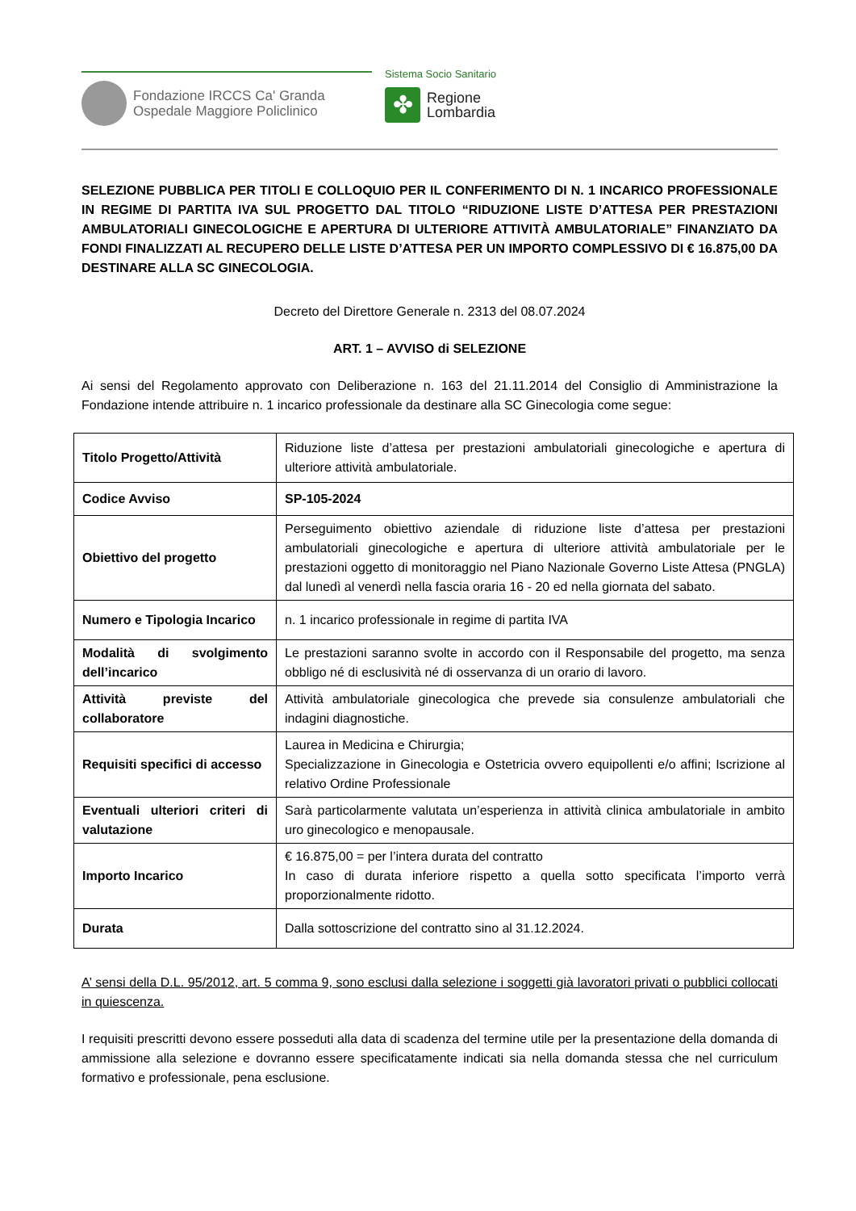Fondazione IRCCS Ca' Granda
Ospedale Maggiore Policlinico
Sistema Socio Sanitario
✤
Regione
Lombardia
SELEZIONE PUBBLICA PER TITOLI E COLLOQUIO PER IL CONFERIMENTO DI N. 1 INCARICO PROFESSIONALE IN REGIME DI PARTITA IVA SUL PROGETTO DAL TITOLO “RIDUZIONE LISTE D’ATTESA PER PRESTAZIONI AMBULATORIALI GINECOLOGICHE E APERTURA DI ULTERIORE ATTIVITÀ AMBULATORIALE” FINANZIATO DA FONDI FINALIZZATI AL RECUPERO DELLE LISTE D’ATTESA PER UN IMPORTO COMPLESSIVO DI € 16.875,00 DA DESTINARE ALLA SC GINECOLOGIA.
Decreto del Direttore Generale n. 2313 del 08.07.2024
ART. 1 – AVVISO di SELEZIONE
Ai sensi del Regolamento approvato con Deliberazione n. 163 del 21.11.2014 del Consiglio di Amministrazione la Fondazione intende attribuire n. 1 incarico professionale da destinare alla SC Ginecologia come segue:
| Titolo Progetto/Attività | Riduzione liste d’attesa per prestazioni ambulatoriali ginecologiche e apertura di ulteriore attività ambulatoriale. |
| Codice Avviso | SP-105-2024 |
| Obiettivo del progetto | Perseguimento obiettivo aziendale di riduzione liste d’attesa per prestazioni ambulatoriali ginecologiche e apertura di ulteriore attività ambulatoriale per le prestazioni oggetto di monitoraggio nel Piano Nazionale Governo Liste Attesa (PNGLA) dal lunedì al venerdì nella fascia oraria 16 - 20 ed nella giornata del sabato. |
| Numero e Tipologia Incarico | n. 1 incarico professionale in regime di partita IVA |
| Modalità di svolgimento dell’incarico | Le prestazioni saranno svolte in accordo con il Responsabile del progetto, ma senza obbligo né di esclusività né di osservanza di un orario di lavoro. |
| Attività previste del collaboratore | Attività ambulatoriale ginecologica che prevede sia consulenze ambulatoriali che indagini diagnostiche. |
| Requisiti specifici di accesso | Laurea in Medicina e Chirurgia; Specializzazione in Ginecologia e Ostetricia ovvero equipollenti e/o affini; Iscrizione al relativo Ordine Professionale |
| Eventuali ulteriori criteri di valutazione | Sarà particolarmente valutata un’esperienza in attività clinica ambulatoriale in ambito uro ginecologico e menopausale. |
| Importo Incarico | € 16.875,00 = per l’intera durata del contratto In caso di durata inferiore rispetto a quella sotto specificata l’importo verrà proporzionalmente ridotto. |
| Durata | Dalla sottoscrizione del contratto sino al 31.12.2024. |
A’ sensi della D.L. 95/2012, art. 5 comma 9, sono esclusi dalla selezione i soggetti già lavoratori privati o pubblici collocati in quiescenza.
I requisiti prescritti devono essere posseduti alla data di scadenza del termine utile per la presentazione della domanda di ammissione alla selezione e dovranno essere specificatamente indicati sia nella domanda stessa che nel curriculum formativo e professionale, pena esclusione.